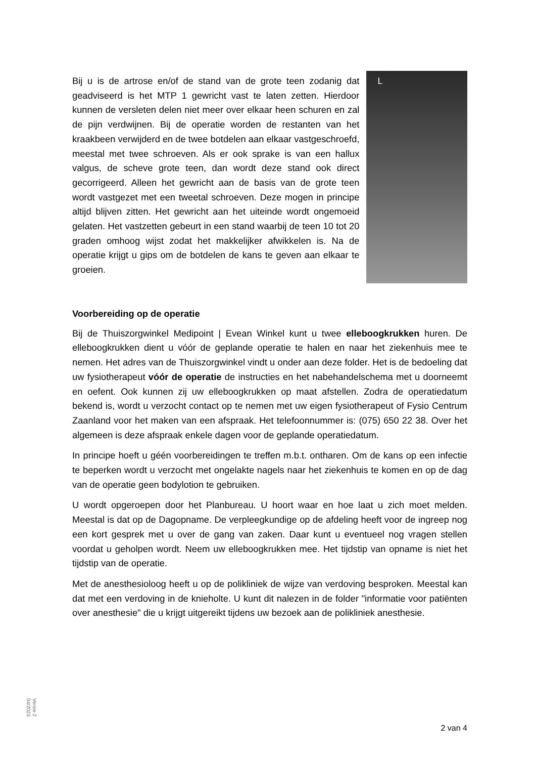Bij u is de artrose en/of de stand van de grote teen zodanig dat geadviseerd is het MTP 1 gewricht vast te laten zetten. Hierdoor kunnen de versleten delen niet meer over elkaar heen schuren en zal de pijn verdwijnen. Bij de operatie worden de restanten van het kraakbeen verwijderd en de twee botdelen aan elkaar vastgeschroefd, meestal met twee schroeven. Als er ook sprake is van een hallux valgus, de scheve grote teen, dan wordt deze stand ook direct gecorrigeerd. Alleen het gewricht aan de basis van de grote teen wordt vastgezet met een tweetal schroeven. Deze mogen in principe altijd blijven zitten. Het gewricht aan het uiteinde wordt ongemoeid gelaten. Het vastzetten gebeurt in een stand waarbij de teen 10 tot 20 graden omhoog wijst zodat het makkelijker afwikkelen is. Na de operatie krijgt u gips om de botdelen de kans te geven aan elkaar te groeien.
L
Voorbereiding op de operatie
Bij de Thuiszorgwinkel Medipoint | Evean Winkel kunt u twee elleboogkrukken huren. De elleboogkrukken dient u vóór de geplande operatie te halen en naar het ziekenhuis mee te nemen. Het adres van de Thuiszorgwinkel vindt u onder aan deze folder. Het is de bedoeling dat uw fysiotherapeut vóór de operatie de instructies en het nabehandelschema met u doorneemt en oefent. Ook kunnen zij uw elleboogkrukken op maat afstellen. Zodra de operatiedatum bekend is, wordt u verzocht contact op te nemen met uw eigen fysiotherapeut of Fysio Centrum Zaanland voor het maken van een afspraak. Het telefoonnummer is: (075) 650 22 38. Over het algemeen is deze afspraak enkele dagen voor de geplande operatiedatum.
In principe hoeft u géén voorbereidingen te treffen m.b.t. ontharen. Om de kans op een infectie te beperken wordt u verzocht met ongelakte nagels naar het ziekenhuis te komen en op de dag van de operatie geen bodylotion te gebruiken.
U wordt opgeroepen door het Planbureau. U hoort waar en hoe laat u zich moet melden. Meestal is dat op de Dagopname. De verpleegkundige op de afdeling heeft voor de ingreep nog een kort gesprek met u over de gang van zaken. Daar kunt u eventueel nog vragen stellen voordat u geholpen wordt. Neem uw elleboogkrukken mee. Het tijdstip van opname is niet het tijdstip van de operatie.
Met de anesthesioloog heeft u op de polikliniek de wijze van verdoving besproken. Meestal kan dat met een verdoving in de knieholte. U kunt dit nalezen in de folder "informatie voor patiënten over anesthesie" die u krijgt uitgereikt tijdens uw bezoek aan de polikliniek anesthesie.
Versie 2
04/2023
2 van 4